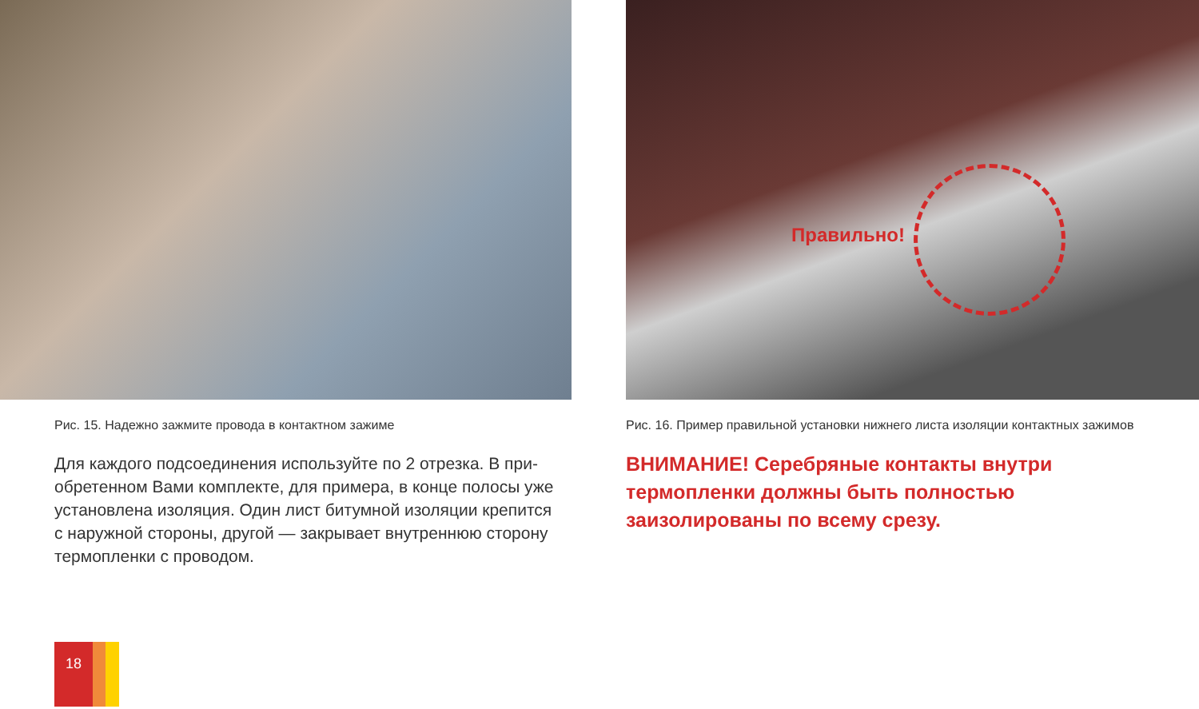Рис. 15. Надежно зажмите провода в контактном зажиме
Для каждого подсоединения используйте по 2 отрезка. В при­обретенном Вами комплекте, для примера, в конце полосы уже установлена изоляция. Один лист битумной изоляции крепится с наружной стороны, другой — закрывает внутреннюю сторону термопленки с проводом.
Правильно!
Рис. 16. Пример правильной установки нижнего листа изоляции контактных зажимов
ВНИМАНИЕ! Серебряные контакты внутри термопленки должны быть полностью заизолированы по всему срезу.
18